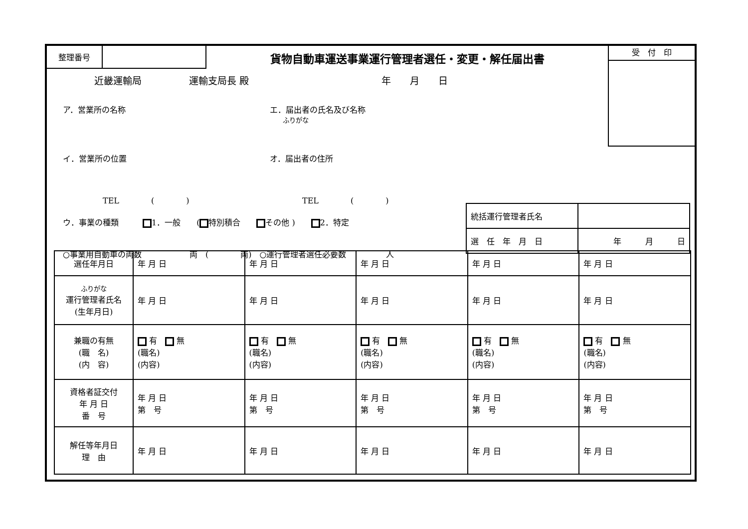整理番号
貨物自動車運送事業運行管理者選任・変更・解任届出書
受　付　印
近畿運輸局　　　　　運輸支局長 殿　　　　　　　　　　　　　　年　　月　　日
ア．営業所の名称 エ．届出者の氏名及び名称
　　ふりがな
イ．営業所の位置 オ．届出者の住所
　　　　　TEL　　　　(　　　　) TEL　　　　(　　　　)
ウ．事業の種類　　　 1．一般　　( 特別積合　　 その他 )　　 2．特定
○事業用自動車の両数　　　　　　両　(　　　　両)　○運行管理者選任必要数　　　　　人
| 統括運行管理者氏名 | |
| 選 任 年 月 日 | 年 月 日 |
| 選任年月日 | 年 月 日 | 年 月 日 | 年 月 日 | 年 月 日 | 年 月 日 |
| ふりがな 運行管理者氏名 (生年月日) | 年 月 日 | 年 月 日 | 年 月 日 | 年 月 日 | 年 月 日 |
| 兼職の有無 (職 名) (内 容) | 有 無 (職名) (内容) | 有 無 (職名) (内容) | 有 無 (職名) (内容) | 有 無 (職名) (内容) | 有 無 (職名) (内容) |
| 資格者証交付 年 月 日 番 号 | 年 月 日 第 号 | 年 月 日 第 号 | 年 月 日 第 号 | 年 月 日 第 号 | 年 月 日 第 号 |
| 解任等年月日 理 由 | 年 月 日 | 年 月 日 | 年 月 日 | 年 月 日 | 年 月 日 |